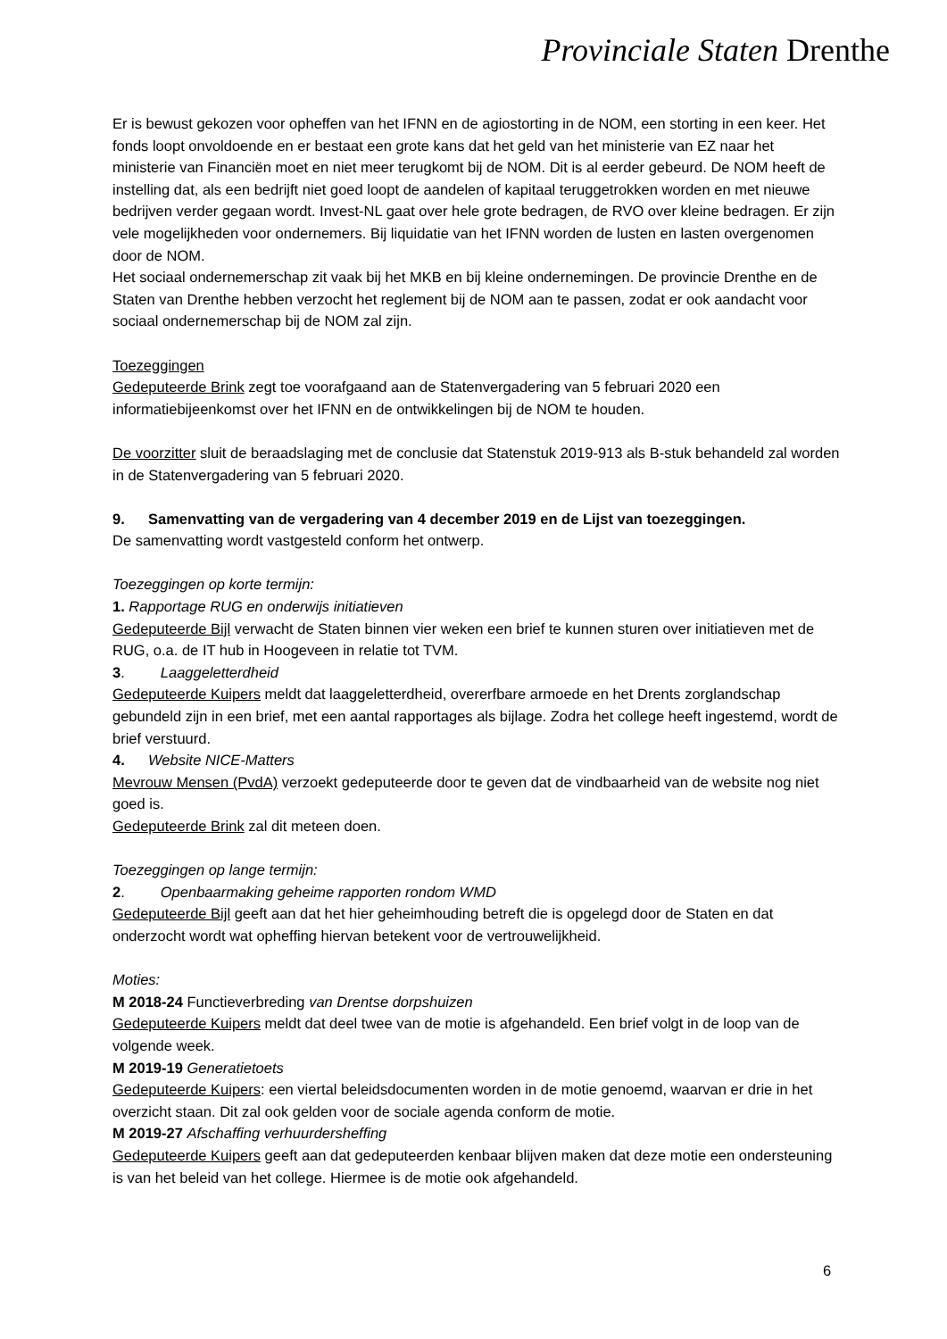Provinciale Staten Drenthe
Er is bewust gekozen voor opheffen van het IFNN en de agiostorting in de NOM, een storting in een keer. Het fonds loopt onvoldoende en er bestaat een grote kans dat het geld van het ministerie van EZ naar het ministerie van Financiën moet en niet meer terugkomt bij de NOM. Dit is al eerder gebeurd. De NOM heeft de instelling dat, als een bedrijft niet goed loopt de aandelen of kapitaal teruggetrokken worden en met nieuwe bedrijven verder gegaan wordt. Invest-NL gaat over hele grote bedragen, de RVO over kleine bedragen. Er zijn vele mogelijkheden voor ondernemers. Bij liquidatie van het IFNN worden de lusten en lasten overgenomen door de NOM.
Het sociaal ondernemerschap zit vaak bij het MKB en bij kleine ondernemingen. De provincie Drenthe en de Staten van Drenthe hebben verzocht het reglement bij de NOM aan te passen, zodat er ook aandacht voor sociaal ondernemerschap bij de NOM zal zijn.
Toezeggingen
Gedeputeerde Brink zegt toe voorafgaand aan de Statenvergadering van 5 februari 2020 een informatiebijeenkomst over het IFNN en de ontwikkelingen bij de NOM te houden.
De voorzitter sluit de beraadslaging met de conclusie dat Statenstuk 2019-913 als B-stuk behandeld zal worden in de Statenvergadering van 5 februari 2020.
9. Samenvatting van de vergadering van 4 december 2019 en de Lijst van toezeggingen.
De samenvatting wordt vastgesteld conform het ontwerp.
Toezeggingen op korte termijn:
1. Rapportage RUG en onderwijs initiatieven
Gedeputeerde Bijl verwacht de Staten binnen vier weken een brief te kunnen sturen over initiatieven met de RUG, o.a. de IT hub in Hoogeveen in relatie tot TVM.
3. Laaggeletterdheid
Gedeputeerde Kuipers meldt dat laaggeletterdheid, overerfbare armoede en het Drents zorglandschap gebundeld zijn in een brief, met een aantal rapportages als bijlage. Zodra het college heeft ingestemd, wordt de brief verstuurd.
4. Website NICE-Matters
Mevrouw Mensen (PvdA) verzoekt gedeputeerde door te geven dat de vindbaarheid van de website nog niet goed is.
Gedeputeerde Brink zal dit meteen doen.
Toezeggingen op lange termijn:
2. Openbaarmaking geheime rapporten rondom WMD
Gedeputeerde Bijl geeft aan dat het hier geheimhouding betreft die is opgelegd door de Staten en dat onderzocht wordt wat opheffing hiervan betekent voor de vertrouwelijkheid.
Moties:
M 2018-24 Functieverbreding van Drentse dorpshuizen
Gedeputeerde Kuipers meldt dat deel twee van de motie is afgehandeld. Een brief volgt in de loop van de volgende week.
M 2019-19 Generatietoets
Gedeputeerde Kuipers: een viertal beleidsdocumenten worden in de motie genoemd, waarvan er drie in het overzicht staan. Dit zal ook gelden voor de sociale agenda conform de motie.
M 2019-27 Afschaffing verhuurdersheffing
Gedeputeerde Kuipers geeft aan dat gedeputeerden kenbaar blijven maken dat deze motie een ondersteuning is van het beleid van het college. Hiermee is de motie ook afgehandeld.
6